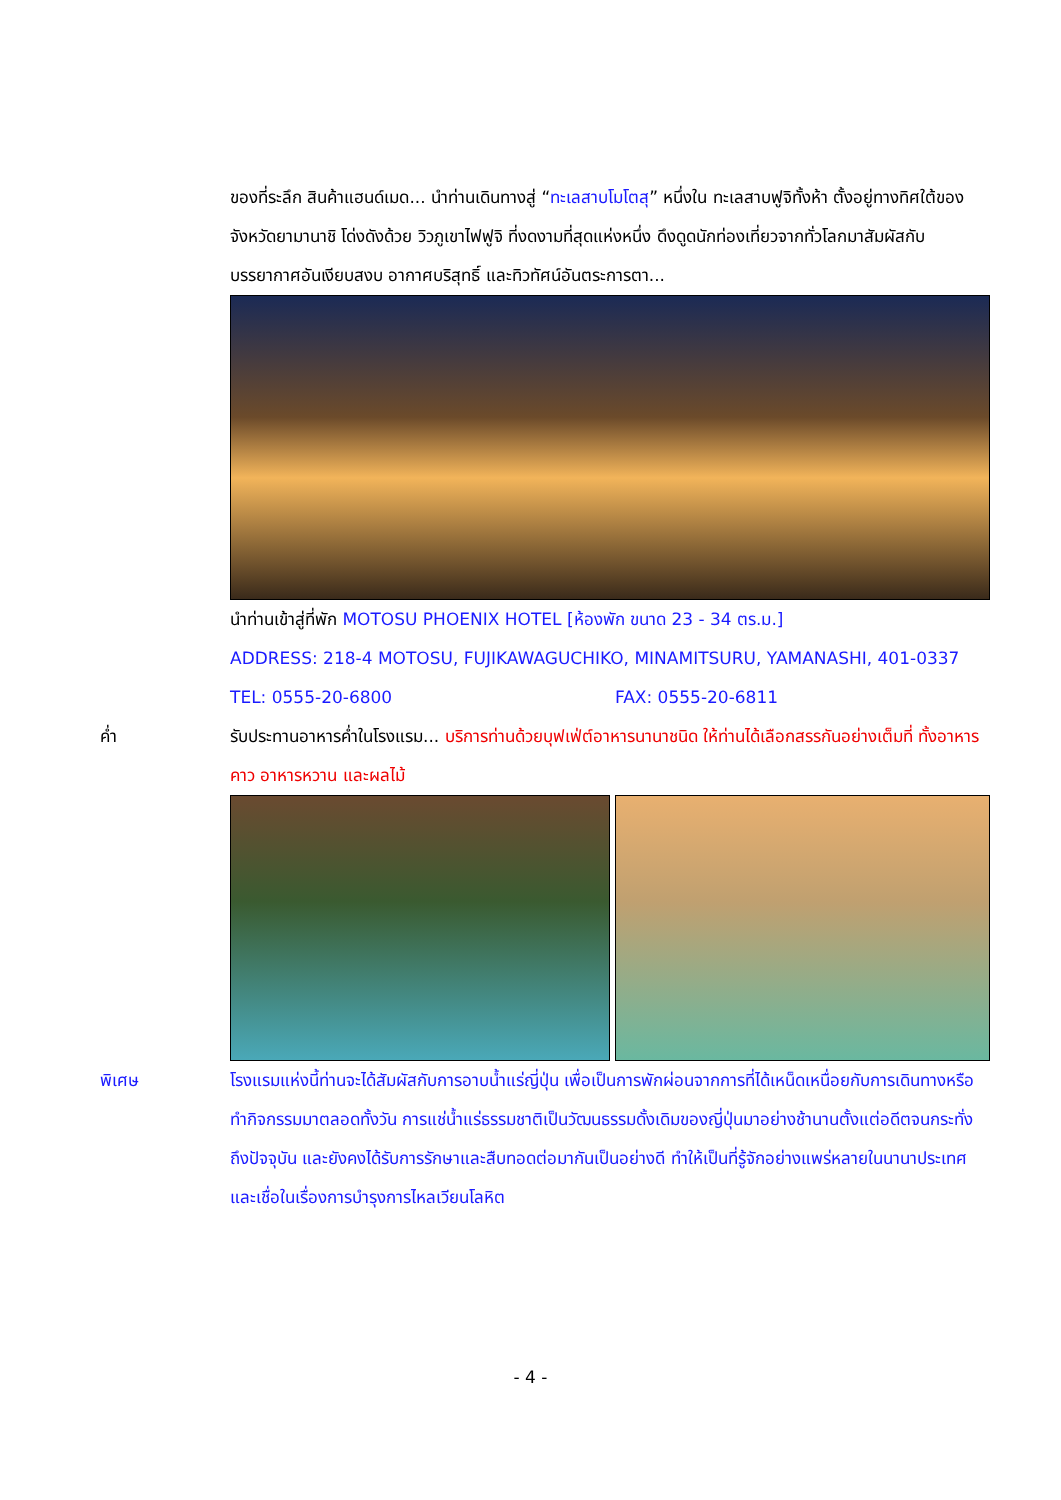ของที่ระลึก สินค้าแฮนด์เมด... นำท่านเดินทางสู่ “ทะเลสาบโมโตสุ” หนึ่งใน ทะเลสาบฟูจิทั้งห้า ตั้งอยู่ทางทิศใต้ของจังหวัดยามานาชิ โด่งดังด้วย วิวภูเขาไฟฟูจิ ที่งดงามที่สุดแห่งหนึ่ง ดึงดูดนักท่องเที่ยวจากทั่วโลกมาสัมผัสกับบรรยากาศอันเงียบสงบ อากาศบริสุทธิ์ และทิวทัศน์อันตระการตา...
นำท่านเข้าสู่ที่พัก MOTOSU PHOENIX HOTEL [ห้องพัก ขนาด 23 - 34 ตร.ม.]
ADDRESS: 218-4 MOTOSU, FUJIKAWAGUCHIKO, MINAMITSURU, YAMANASHI, 401-0337
TEL: 0555-20-6800 FAX: 0555-20-6811
ค่ำ รับประทานอาหารค่ำในโรงแรม... บริการท่านด้วยบุฟเฟ่ต์อาหารนานาชนิด ให้ท่านได้เลือกสรรกันอย่างเต็มที่ ทั้งอาหารคาว อาหารหวาน และผลไม้
พิเศษ โรงแรมแห่งนี้ท่านจะได้สัมผัสกับการอาบน้ำแร่ญี่ปุ่น เพื่อเป็นการพักผ่อนจากการที่ได้เหน็ดเหนื่อยกับการเดินทางหรือทำกิจกรรมมาตลอดทั้งวัน การแช่น้ำแร่ธรรมชาติเป็นวัฒนธรรมดั้งเดิมของญี่ปุ่นมาอย่างช้านานตั้งแต่อดีตจนกระทั่งถึงปัจจุบัน และยังคงได้รับการรักษาและสืบทอดต่อมากันเป็นอย่างดี ทำให้เป็นที่รู้จักอย่างแพร่หลายในนานาประเทศ และเชื่อในเรื่องการบำรุงการไหลเวียนโลหิต
- 4 -